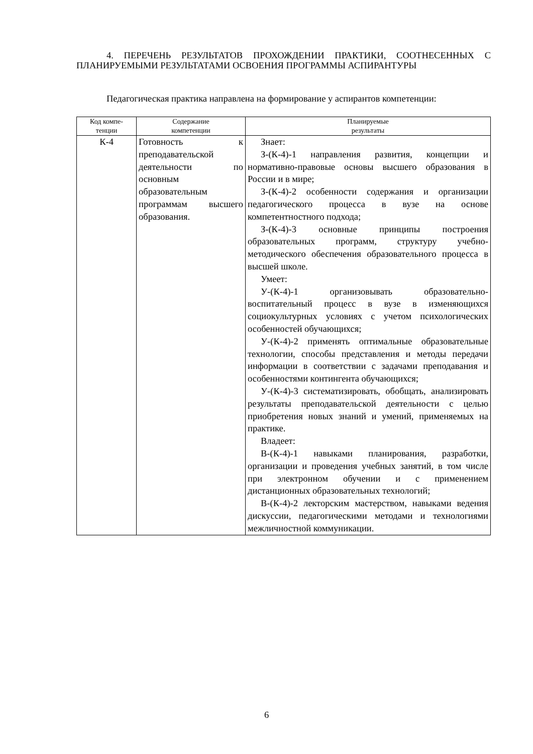4. ПЕРЕЧЕНЬ РЕЗУЛЬТАТОВ ПРОХОЖДЕНИИ ПРАКТИКИ, СООТНЕСЕННЫХ С ПЛАНИРУЕМЫМИ РЕЗУЛЬТАТАМИ ОСВОЕНИЯ ПРОГРАММЫ АСПИРАНТУРЫ
Педагогическая практика направлена на формирование у аспирантов компетенции:
| Код компе- тенции | Содержание компетенции | Планируемые результаты |
| --- | --- | --- |
| К-4 | Готовность к преподавательской деятельности по основным образовательным программам высшего образования. | Знает: З-(К-4)-1 направления развития, концепции и нормативно-правовые основы высшего образования в России и в мире; З-(К-4)-2 особенности содержания и организации педагогического процесса в вузе на основе компетентностного подхода; З-(К-4)-3 основные принципы построения образовательных программ, структуру учебно-методического обеспечения образовательного процесса в высшей школе. Умеет: У-(К-4)-1 организовывать образовательно-воспитательный процесс в вузе в изменяющихся социокультурных условиях с учетом психологических особенностей обучающихся; У-(К-4)-2 применять оптимальные образовательные технологии, способы представления и методы передачи информации в соответствии с задачами преподавания и особенностями контингента обучающихся; У-(К-4)-3 систематизировать, обобщать, анализировать результаты преподавательской деятельности с целью приобретения новых знаний и умений, применяемых на практике. Владеет: В-(К-4)-1 навыками планирования, разработки, организации и проведения учебных занятий, в том числе при электронном обучении и с применением дистанционных образовательных технологий; В-(К-4)-2 лекторским мастерством, навыками ведения дискуссии, педагогическими методами и технологиями межличностной коммуникации. |
6